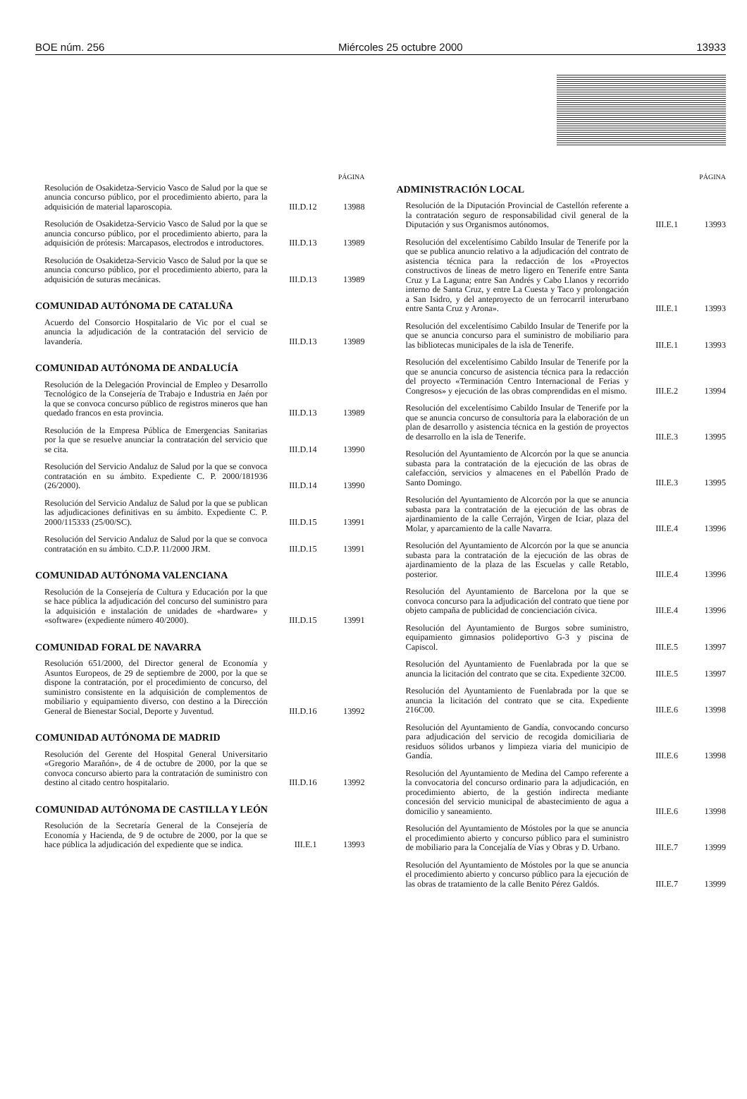BOE núm. 256 Miércoles 25 octubre 2000 13933
PÁGINA
Resolución de Osakidetza-Servicio Vasco de Salud por la que se anuncia concurso público, por el procedimiento abierto, para la adquisición de material laparoscopia.
III.D.12 13988
Resolución de Osakidetza-Servicio Vasco de Salud por la que se anuncia concurso público, por el procedimiento abierto, para la adquisición de prótesis: Marcapasos, electrodos e introductores.
III.D.13 13989
Resolución de Osakidetza-Servicio Vasco de Salud por la que se anuncia concurso público, por el procedimiento abierto, para la adquisición de suturas mecánicas.
III.D.13 13989
COMUNIDAD AUTÓNOMA DE CATALUÑA
Acuerdo del Consorcio Hospitalario de Vic por el cual se anuncia la adjudicación de la contratación del servicio de lavandería.
III.D.13 13989
COMUNIDAD AUTÓNOMA DE ANDALUCÍA
Resolución de la Delegación Provincial de Empleo y Desarrollo Tecnológico de la Consejería de Trabajo e Industria en Jaén por la que se convoca concurso público de registros mineros que han quedado francos en esta provincia.
III.D.13 13989
Resolución de la Empresa Pública de Emergencias Sanitarias por la que se resuelve anunciar la contratación del servicio que se cita.
III.D.14 13990
Resolución del Servicio Andaluz de Salud por la que se convoca contratación en su ámbito. Expediente C. P. 2000/181936 (26/2000).
III.D.14 13990
Resolución del Servicio Andaluz de Salud por la que se publican las adjudicaciones definitivas en su ámbito. Expediente C. P. 2000/115333 (25/00/SC).
III.D.15 13991
Resolución del Servicio Andaluz de Salud por la que se convoca contratación en su ámbito. C.D.P. 11/2000 JRM.
III.D.15 13991
COMUNIDAD AUTÓNOMA VALENCIANA
Resolución de la Consejería de Cultura y Educación por la que se hace pública la adjudicación del concurso del suministro para la adquisición e instalación de unidades de «hardware» y «software» (expediente número 40/2000).
III.D.15 13991
COMUNIDAD FORAL DE NAVARRA
Resolución 651/2000, del Director general de Economía y Asuntos Europeos, de 29 de septiembre de 2000, por la que se dispone la contratación, por el procedimiento de concurso, del suministro consistente en la adquisición de complementos de mobiliario y equipamiento diverso, con destino a la Dirección General de Bienestar Social, Deporte y Juventud.
III.D.16 13992
COMUNIDAD AUTÓNOMA DE MADRID
Resolución del Gerente del Hospital General Universitario «Gregorio Marañón», de 4 de octubre de 2000, por la que se convoca concurso abierto para la contratación de suministro con destino al citado centro hospitalario.
III.D.16 13992
COMUNIDAD AUTÓNOMA DE CASTILLA Y LEÓN
Resolución de la Secretaría General de la Consejería de Economía y Hacienda, de 9 de octubre de 2000, por la que se hace pública la adjudicación del expediente que se indica.
III.E.1 13993
PÁGINA
ADMINISTRACIÓN LOCAL
Resolución de la Diputación Provincial de Castellón referente a la contratación seguro de responsabilidad civil general de la Diputación y sus Organismos autónomos.
III.E.1 13993
Resolución del excelentísimo Cabildo Insular de Tenerife por la que se publica anuncio relativo a la adjudicación del contrato de asistencia técnica para la redacción de los «Proyectos constructivos de líneas de metro ligero en Tenerife entre Santa Cruz y La Laguna; entre San Andrés y Cabo Llanos y recorrido interno de Santa Cruz, y entre La Cuesta y Taco y prolongación a San Isidro, y del anteproyecto de un ferrocarril interurbano entre Santa Cruz y Arona».
III.E.1 13993
Resolución del excelentísimo Cabildo Insular de Tenerife por la que se anuncia concurso para el suministro de mobiliario para las bibliotecas municipales de la isla de Tenerife.
III.E.1 13993
Resolución del excelentísimo Cabildo Insular de Tenerife por la que se anuncia concurso de asistencia técnica para la redacción del proyecto «Terminación Centro Internacional de Ferias y Congresos» y ejecución de las obras comprendidas en el mismo.
III.E.2 13994
Resolución del excelentísimo Cabildo Insular de Tenerife por la que se anuncia concurso de consultoría para la elaboración de un plan de desarrollo y asistencia técnica en la gestión de proyectos de desarrollo en la isla de Tenerife.
III.E.3 13995
Resolución del Ayuntamiento de Alcorcón por la que se anuncia subasta para la contratación de la ejecución de las obras de calefacción, servicios y almacenes en el Pabellón Prado de Santo Domingo.
III.E.3 13995
Resolución del Ayuntamiento de Alcorcón por la que se anuncia subasta para la contratación de la ejecución de las obras de ajardinamiento de la calle Cerrajón, Virgen de Iciar, plaza del Molar, y aparcamiento de la calle Navarra.
III.E.4 13996
Resolución del Ayuntamiento de Alcorcón por la que se anuncia subasta para la contratación de la ejecución de las obras de ajardinamiento de la plaza de las Escuelas y calle Retablo, posterior.
III.E.4 13996
Resolución del Ayuntamiento de Barcelona por la que se convoca concurso para la adjudicación del contrato que tiene por objeto campaña de publicidad de concienciación cívica.
III.E.4 13996
Resolución del Ayuntamiento de Burgos sobre suministro, equipamiento gimnasios polideportivo G-3 y piscina de Capiscol.
III.E.5 13997
Resolución del Ayuntamiento de Fuenlabrada por la que se anuncia la licitación del contrato que se cita. Expediente 32C00.
III.E.5 13997
Resolución del Ayuntamiento de Fuenlabrada por la que se anuncia la licitación del contrato que se cita. Expediente 216C00.
III.E.6 13998
Resolución del Ayuntamiento de Gandía, convocando concurso para adjudicación del servicio de recogida domiciliaria de residuos sólidos urbanos y limpieza viaria del municipio de Gandía.
III.E.6 13998
Resolución del Ayuntamiento de Medina del Campo referente a la convocatoria del concurso ordinario para la adjudicación, en procedimiento abierto, de la gestión indirecta mediante concesión del servicio municipal de abastecimiento de agua a domicilio y saneamiento.
III.E.6 13998
Resolución del Ayuntamiento de Móstoles por la que se anuncia el procedimiento abierto y concurso público para el suministro de mobiliario para la Concejalía de Vías y Obras y D. Urbano.
III.E.7 13999
Resolución del Ayuntamiento de Móstoles por la que se anuncia el procedimiento abierto y concurso público para la ejecución de las obras de tratamiento de la calle Benito Pérez Galdós.
III.E.7 13999